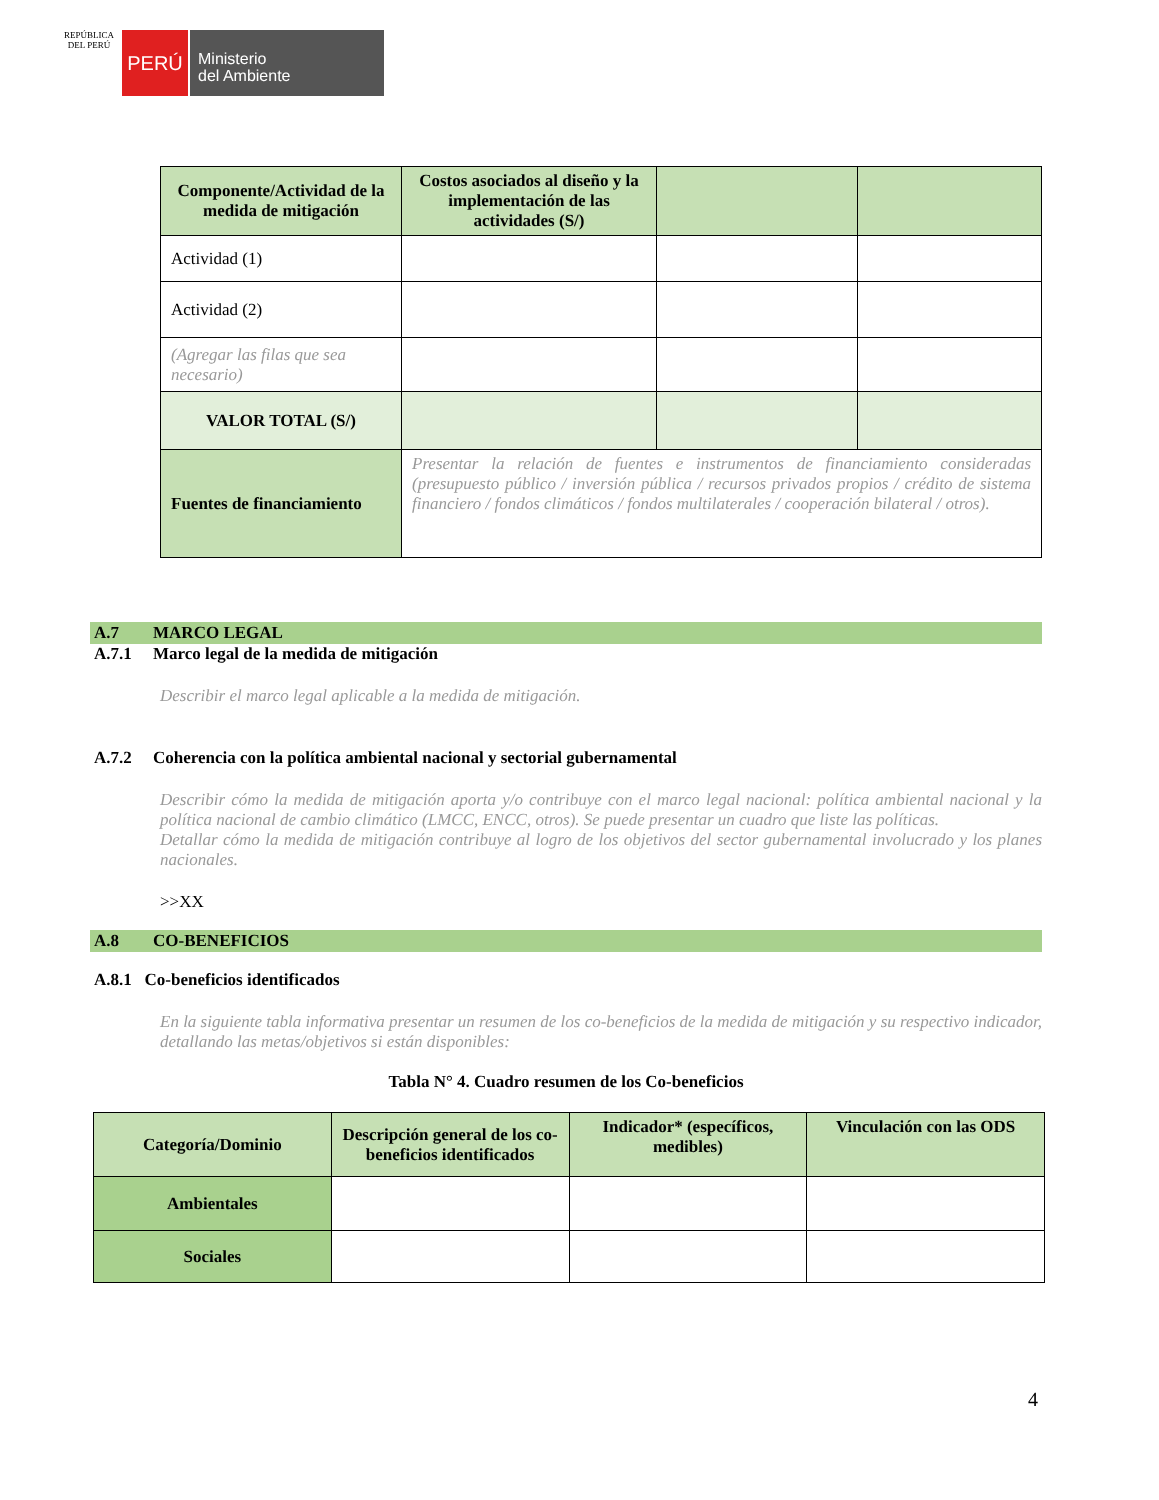REPÚBLICA DEL PERÚ
PERÚ
Ministerio
del Ambiente
| Componente/Actividad de la medida de mitigación | Costos asociados al diseño y la implementación de las actividades (S/) | | |
| --- | --- | --- | --- |
| Actividad (1) | | | |
| Actividad (2) | | | |
| (Agregar las filas que sea necesario) | | | |
| VALOR TOTAL (S/) | | | |
| Fuentes de financiamiento | Presentar la relación de fuentes e instrumentos de financiamiento consideradas (presupuesto público / inversión pública / recursos privados propios / crédito de sistema financiero / fondos climáticos / fondos multilaterales / cooperación bilateral / otros). | | |
A.7 MARCO LEGAL
A.7.1 Marco legal de la medida de mitigación
Describir el marco legal aplicable a la medida de mitigación.
A.7.2 Coherencia con la política ambiental nacional y sectorial gubernamental
Describir cómo la medida de mitigación aporta y/o contribuye con el marco legal nacional: política ambiental nacional y la política nacional de cambio climático (LMCC, ENCC, otros). Se puede presentar un cuadro que liste las políticas.
Detallar cómo la medida de mitigación contribuye al logro de los objetivos del sector gubernamental involucrado y los planes nacionales.
>>XX
A.8 CO-BENEFICIOS
A.8.1 Co-beneficios identificados
En la siguiente tabla informativa presentar un resumen de los co-beneficios de la medida de mitigación y su respectivo indicador, detallando las metas/objetivos si están disponibles:
Tabla N° 4. Cuadro resumen de los Co-beneficios
| Categoría/Dominio | Descripción general de los co-beneficios identificados | Indicador* (específicos, medibles) | Vinculación con las ODS |
| --- | --- | --- | --- |
| Ambientales | | | |
| Sociales | | | |
4